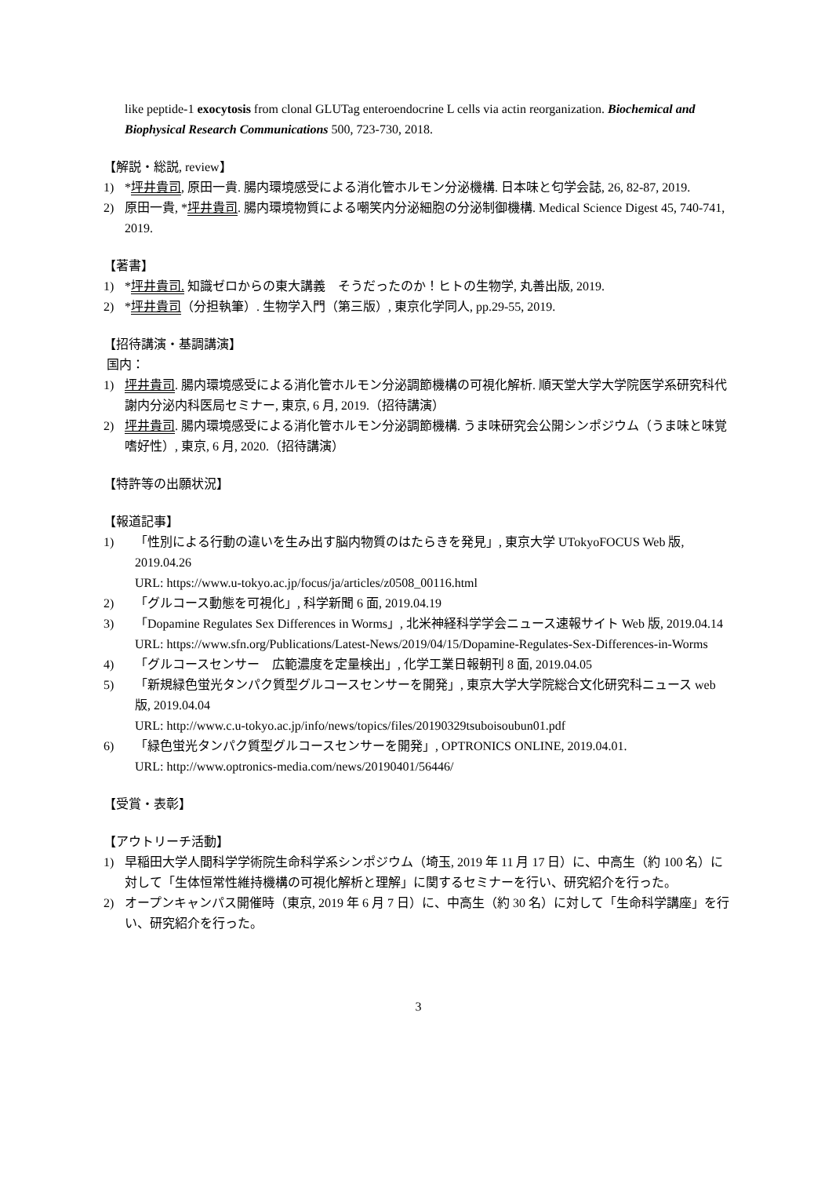like peptide-1 exocytosis from clonal GLUTag enteroendocrine L cells via actin reorganization. Biochemical and Biophysical Research Communications 500, 723-730, 2018.
【解説・総説, review】
1) *坪井貴司, 原田一貴. 腸内環境感受による消化管ホルモン分泌機構. 日本味と匂学会誌, 26, 82-87, 2019.
2) 原田一貴, *坪井貴司. 腸内環境物質による嘲笑内分泌細胞の分泌制御機構. Medical Science Digest 45, 740-741, 2019.
【著書】
1) *坪井貴司. 知識ゼロからの東大講義　そうだったのか！ヒトの生物学, 丸善出版, 2019.
2) *坪井貴司（分担執筆）. 生物学入門（第三版）, 東京化学同人, pp.29-55, 2019.
【招待講演・基調講演】
国内：
1) 坪井貴司. 腸内環境感受による消化管ホルモン分泌調節機構の可視化解析. 順天堂大学大学院医学系研究科代謝内分泌内科医局セミナー, 東京, 6 月, 2019.（招待講演）
2) 坪井貴司. 腸内環境感受による消化管ホルモン分泌調節機構. うま味研究会公開シンポジウム（うま味と味覚嗜好性）, 東京, 6 月, 2020.（招待講演）
【特許等の出願状況】
【報道記事】
1) 「性別による行動の違いを生み出す脳内物質のはたらきを発見」, 東京大学 UTokyoFOCUS Web 版, 2019.04.26
URL: https://www.u-tokyo.ac.jp/focus/ja/articles/z0508_00116.html
2) 「グルコース動態を可視化」, 科学新聞 6 面, 2019.04.19
3) 「Dopamine Regulates Sex Differences in Worms」, 北米神経科学学会ニュース速報サイト Web 版, 2019.04.14
URL: https://www.sfn.org/Publications/Latest-News/2019/04/15/Dopamine-Regulates-Sex-Differences-in-Worms
4) 「グルコースセンサー　広範濃度を定量検出」, 化学工業日報朝刊 8 面, 2019.04.05
5) 「新規緑色蛍光タンパク質型グルコースセンサーを開発」, 東京大学大学院総合文化研究科ニュース web 版, 2019.04.04
URL: http://www.c.u-tokyo.ac.jp/info/news/topics/files/20190329tsuboisoubun01.pdf
6) 「緑色蛍光タンパク質型グルコースセンサーを開発」, OPTRONICS ONLINE, 2019.04.01.
URL: http://www.optronics-media.com/news/20190401/56446/
【受賞・表彰】
【アウトリーチ活動】
1) 早稲田大学人間科学学術院生命科学系シンポジウム（埼玉, 2019 年 11 月 17 日）に、中高生（約 100 名）に対して「生体恒常性維持機構の可視化解析と理解」に関するセミナーを行い、研究紹介を行った。
2) オープンキャンパス開催時（東京, 2019 年 6 月 7 日）に、中高生（約 30 名）に対して「生命科学講座」を行い、研究紹介を行った。
3